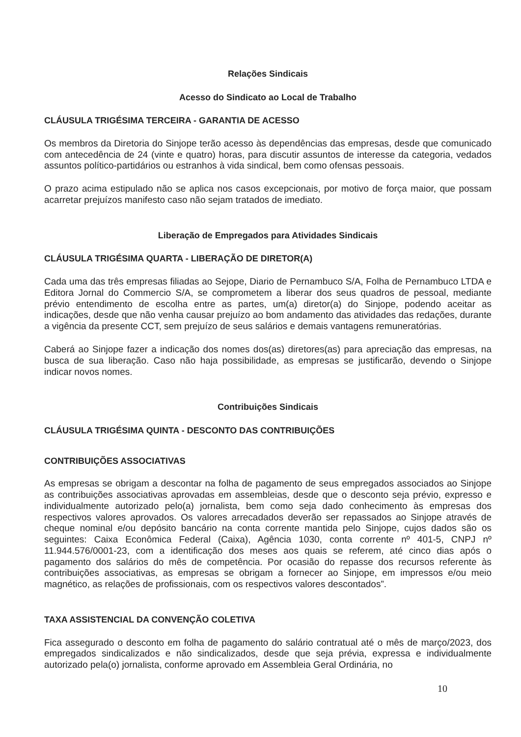Relações Sindicais
Acesso do Sindicato ao Local de Trabalho
CLÁUSULA TRIGÉSIMA TERCEIRA - GARANTIA DE ACESSO
Os membros da Diretoria do Sinjope terão acesso às dependências das empresas, desde que comunicado com antecedência de 24 (vinte e quatro) horas, para discutir assuntos de interesse da categoria, vedados assuntos político-partidários ou estranhos à vida sindical, bem como ofensas pessoais.
O prazo acima estipulado não se aplica nos casos excepcionais, por motivo de força maior, que possam acarretar prejuízos manifesto caso não sejam tratados de imediato.
Liberação de Empregados para Atividades Sindicais
CLÁUSULA TRIGÉSIMA QUARTA - LIBERAÇÃO DE DIRETOR(A)
Cada uma das três empresas filiadas ao Sejope, Diario de Pernambuco S/A, Folha de Pernambuco LTDA e Editora Jornal do Commercio S/A, se comprometem a liberar dos seus quadros de pessoal, mediante prévio entendimento de escolha entre as partes, um(a) diretor(a) do Sinjope, podendo aceitar as indicações, desde que não venha causar prejuízo ao bom andamento das atividades das redações, durante a vigência da presente CCT, sem prejuízo de seus salários e demais vantagens remuneratórias.
Caberá ao Sinjope fazer a indicação dos nomes dos(as) diretores(as) para apreciação das empresas, na busca de sua liberação. Caso não haja possibilidade, as empresas se justificarão, devendo o Sinjope indicar novos nomes.
Contribuições Sindicais
CLÁUSULA TRIGÉSIMA QUINTA - DESCONTO DAS CONTRIBUIÇÕES
CONTRIBUIÇÕES ASSOCIATIVAS
As empresas se obrigam a descontar na folha de pagamento de seus empregados associados ao Sinjope as contribuições associativas aprovadas em assembleias, desde que o desconto seja prévio, expresso e individualmente autorizado pelo(a) jornalista, bem como seja dado conhecimento às empresas dos respectivos valores aprovados. Os valores arrecadados deverão ser repassados ao Sinjope através de cheque nominal e/ou depósito bancário na conta corrente mantida pelo Sinjope, cujos dados são os seguintes: Caixa Econômica Federal (Caixa), Agência 1030, conta corrente nº 401-5, CNPJ nº 11.944.576/0001-23, com a identificação dos meses aos quais se referem, até cinco dias após o pagamento dos salários do mês de competência. Por ocasião do repasse dos recursos referente às contribuições associativas, as empresas se obrigam a fornecer ao Sinjope, em impressos e/ou meio magnético, as relações de profissionais, com os respectivos valores descontados”.
TAXA ASSISTENCIAL DA CONVENÇÃO COLETIVA
Fica assegurado o desconto em folha de pagamento do salário contratual até o mês de março/2023, dos empregados sindicalizados e não sindicalizados, desde que seja prévia, expressa e individualmente autorizado pela(o) jornalista, conforme aprovado em Assembleia Geral Ordinária, no
10